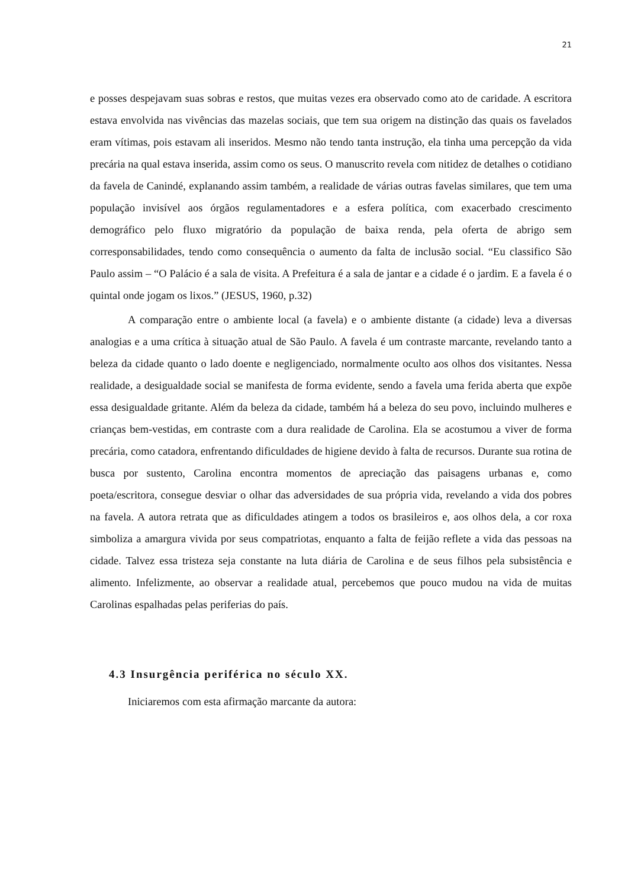21
e posses despejavam suas sobras e restos, que muitas vezes era observado como ato de caridade. A escritora estava envolvida nas vivências das mazelas sociais, que tem sua origem na distinção das quais os favelados eram vítimas, pois estavam ali inseridos. Mesmo não tendo tanta instrução, ela tinha uma percepção da vida precária na qual estava inserida, assim como os seus. O manuscrito revela com nitidez de detalhes o cotidiano da favela de Canindé, explanando assim também, a realidade de várias outras favelas similares, que tem uma população invisível aos órgãos regulamentadores e a esfera política, com exacerbado crescimento demográfico pelo fluxo migratório da população de baixa renda, pela oferta de abrigo sem corresponsabilidades, tendo como consequência o aumento da falta de inclusão social. “Eu classifico São Paulo assim – “O Palácio é a sala de visita. A Prefeitura é a sala de jantar e a cidade é o jardim. E a favela é o quintal onde jogam os lixos.” (JESUS, 1960, p.32)
A comparação entre o ambiente local (a favela) e o ambiente distante (a cidade) leva a diversas analogias e a uma crítica à situação atual de São Paulo. A favela é um contraste marcante, revelando tanto a beleza da cidade quanto o lado doente e negligenciado, normalmente oculto aos olhos dos visitantes. Nessa realidade, a desigualdade social se manifesta de forma evidente, sendo a favela uma ferida aberta que expõe essa desigualdade gritante. Além da beleza da cidade, também há a beleza do seu povo, incluindo mulheres e crianças bem-vestidas, em contraste com a dura realidade de Carolina. Ela se acostumou a viver de forma precária, como catadora, enfrentando dificuldades de higiene devido à falta de recursos. Durante sua rotina de busca por sustento, Carolina encontra momentos de apreciação das paisagens urbanas e, como poeta/escritora, consegue desviar o olhar das adversidades de sua própria vida, revelando a vida dos pobres na favela. A autora retrata que as dificuldades atingem a todos os brasileiros e, aos olhos dela, a cor roxa simboliza a amargura vivida por seus compatriotas, enquanto a falta de feijão reflete a vida das pessoas na cidade. Talvez essa tristeza seja constante na luta diária de Carolina e de seus filhos pela subsistência e alimento. Infelizmente, ao observar a realidade atual, percebemos que pouco mudou na vida de muitas Carolinas espalhadas pelas periferias do país.
4.3 Insurgência periférica no século XX.
Iniciaremos com esta afirmação marcante da autora: